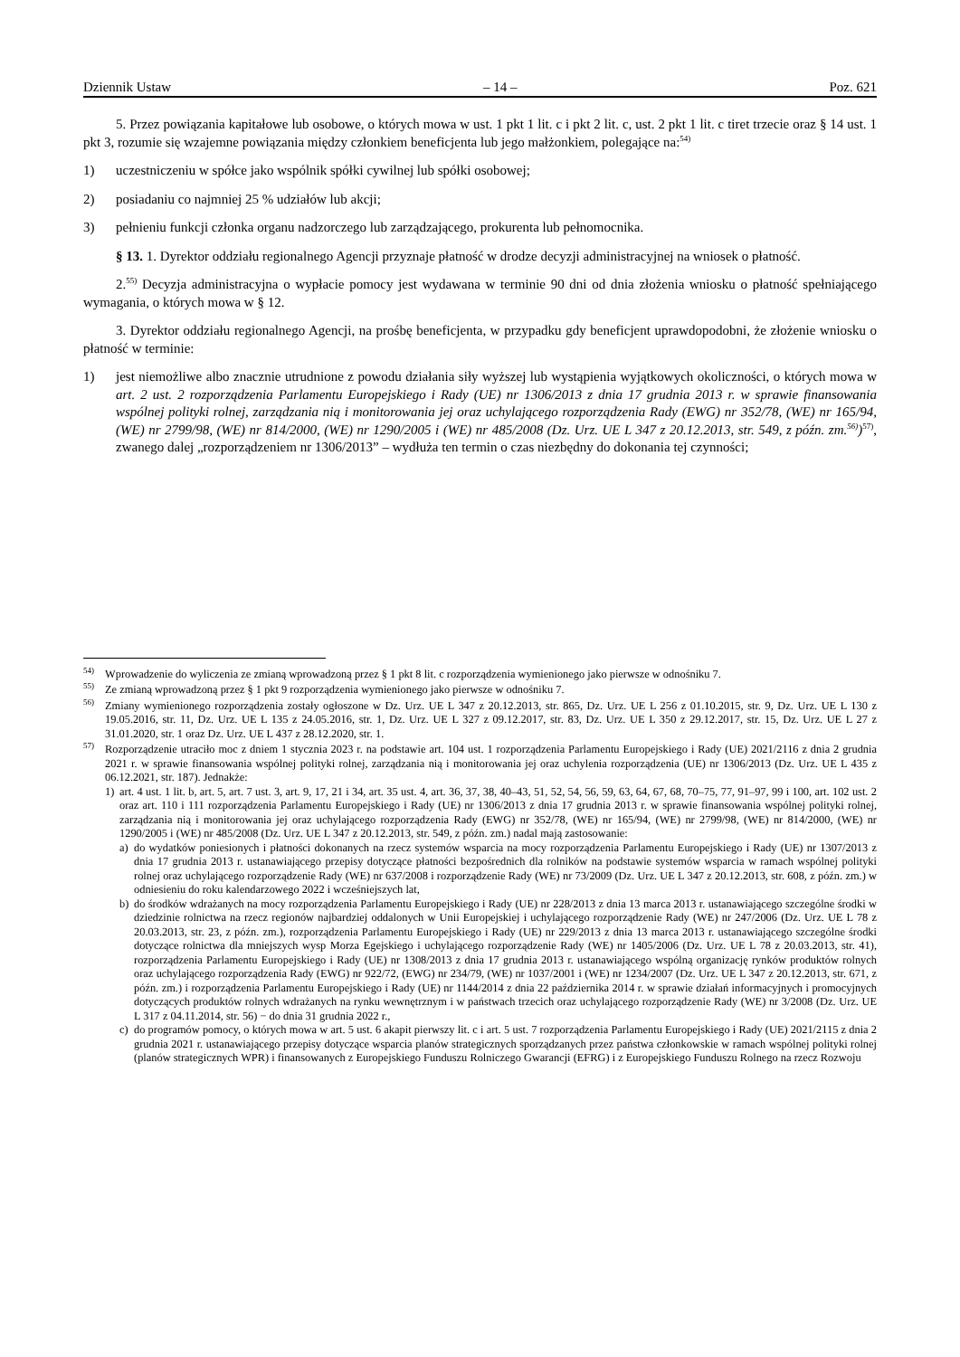Dziennik Ustaw – 14 – Poz. 621
5. Przez powiązania kapitałowe lub osobowe, o których mowa w ust. 1 pkt 1 lit. c i pkt 2 lit. c, ust. 2 pkt 1 lit. c tiret trzecie oraz § 14 ust. 1 pkt 3, rozumie się wzajemne powiązania między członkiem beneficjenta lub jego małżonkiem, polegające na:<sup>54)</sup>
1) uczestniczeniu w spółce jako wspólnik spółki cywilnej lub spółki osobowej;
2) posiadaniu co najmniej 25 % udziałów lub akcji;
3) pełnieniu funkcji członka organu nadzorczego lub zarządzającego, prokurenta lub pełnomocnika.
§ 13. 1. Dyrektor oddziału regionalnego Agencji przyznaje płatność w drodze decyzji administracyjnej na wniosek o płatność.
2.<sup>55)</sup> Decyzja administracyjna o wypłacie pomocy jest wydawana w terminie 90 dni od dnia złożenia wniosku o płatność spełniającego wymagania, o których mowa w § 12.
3. Dyrektor oddziału regionalnego Agencji, na prośbę beneficjenta, w przypadku gdy beneficjent uprawdopodobni, że złożenie wniosku o płatność w terminie:
1) jest niemożliwe albo znacznie utrudnione z powodu działania siły wyższej lub wystąpienia wyjątkowych okoliczności, o których mowa w art. 2 ust. 2 rozporządzenia Parlamentu Europejskiego i Rady (UE) nr 1306/2013 z dnia 17 grudnia 2013 r. w sprawie finansowania wspólnej polityki rolnej, zarządzania nią i monitorowania jej oraz uchylającego rozporządzenia Rady (EWG) nr 352/78, (WE) nr 165/94, (WE) nr 2799/98, (WE) nr 814/2000, (WE) nr 1290/2005 i (WE) nr 485/2008 (Dz. Urz. UE L 347 z 20.12.2013, str. 549, z późn. zm.<sup>56)</sup>)<sup>57)</sup>, zwanego dalej „rozporządzeniem nr 1306/2013” – wydłuża ten termin o czas niezbędny do dokonania tej czynności;
<sup>54)</sup> Wprowadzenie do wyliczenia ze zmianą wprowadzoną przez § 1 pkt 8 lit. c rozporządzenia wymienionego jako pierwsze w odnośniku 7.
<sup>55)</sup> Ze zmianą wprowadzoną przez § 1 pkt 9 rozporządzenia wymienionego jako pierwsze w odnośniku 7.
<sup>56)</sup> Zmiany wymienionego rozporządzenia zostały ogłoszone w Dz. Urz. UE L 347 z 20.12.2013, str. 865, Dz. Urz. UE L 256 z 01.10.2015, str. 9, Dz. Urz. UE L 130 z 19.05.2016, str. 11, Dz. Urz. UE L 135 z 24.05.2016, str. 1, Dz. Urz. UE L 327 z 09.12.2017, str. 83, Dz. Urz. UE L 350 z 29.12.2017, str. 15, Dz. Urz. UE L 27 z 31.01.2020, str. 1 oraz Dz. Urz. UE L 437 z 28.12.2020, str. 1.
<sup>57)</sup>
Rozporządzenie utraciło moc z dniem 1 stycznia 2023 r. na podstawie art. 104 ust. 1 rozporządzenia Parlamentu Europejskiego i Rady (UE) 2021/2116 z dnia 2 grudnia 2021 r. w sprawie finansowania wspólnej polityki rolnej, zarządzania nią i monitorowania jej oraz uchylenia rozporządzenia (UE) nr 1306/2013 (Dz. Urz. UE L 435 z 06.12.2021, str. 187). Jednakże:
1) art. 4 ust. 1 lit. b, art. 5, art. 7 ust. 3, art. 9, 17, 21 i 34, art. 35 ust. 4, art. 36, 37, 38, 40–43, 51, 52, 54, 56, 59, 63, 64, 67, 68, 70–75, 77, 91–97, 99 i 100, art. 102 ust. 2 oraz art. 110 i 111 rozporządzenia Parlamentu Europejskiego i Rady (UE) nr 1306/2013 z dnia 17 grudnia 2013 r. w sprawie finansowania wspólnej polityki rolnej, zarządzania nią i monitorowania jej oraz uchylającego rozporządzenia Rady (EWG) nr 352/78, (WE) nr 165/94, (WE) nr 2799/98, (WE) nr 814/2000, (WE) nr 1290/2005 i (WE) nr 485/2008 (Dz. Urz. UE L 347 z 20.12.2013, str. 549, z późn. zm.) nadal mają zastosowanie:
a) do wydatków poniesionych i płatności dokonanych na rzecz systemów wsparcia na mocy rozporządzenia Parlamentu Europejskiego i Rady (UE) nr 1307/2013 z dnia 17 grudnia 2013 r. ustanawiającego przepisy dotyczące płatności bezpośrednich dla rolników na podstawie systemów wsparcia w ramach wspólnej polityki rolnej oraz uchylającego rozporządzenie Rady (WE) nr 637/2008 i rozporządzenie Rady (WE) nr 73/2009 (Dz. Urz. UE L 347 z 20.12.2013, str. 608, z późn. zm.) w odniesieniu do roku kalendarzowego 2022 i wcześniejszych lat,
b) do środków wdrażanych na mocy rozporządzenia Parlamentu Europejskiego i Rady (UE) nr 228/2013 z dnia 13 marca 2013 r. ustanawiającego szczególne środki w dziedzinie rolnictwa na rzecz regionów najbardziej oddalonych w Unii Europejskiej i uchylającego rozporządzenie Rady (WE) nr 247/2006 (Dz. Urz. UE L 78 z 20.03.2013, str. 23, z późn. zm.), rozporządzenia Parlamentu Europejskiego i Rady (UE) nr 229/2013 z dnia 13 marca 2013 r. ustanawiającego szczególne środki dotyczące rolnictwa dla mniejszych wysp Morza Egejskiego i uchylającego rozporządzenie Rady (WE) nr 1405/2006 (Dz. Urz. UE L 78 z 20.03.2013, str. 41), rozporządzenia Parlamentu Europejskiego i Rady (UE) nr 1308/2013 z dnia 17 grudnia 2013 r. ustanawiającego wspólną organizację rynków produktów rolnych oraz uchylającego rozporządzenia Rady (EWG) nr 922/72, (EWG) nr 234/79, (WE) nr 1037/2001 i (WE) nr 1234/2007 (Dz. Urz. UE L 347 z 20.12.2013, str. 671, z późn. zm.) i rozporządzenia Parlamentu Europejskiego i Rady (UE) nr 1144/2014 z dnia 22 października 2014 r. w sprawie działań informacyjnych i promocyjnych dotyczących produktów rolnych wdrażanych na rynku wewnętrznym i w państwach trzecich oraz uchylającego rozporządzenie Rady (WE) nr 3/2008 (Dz. Urz. UE L 317 z 04.11.2014, str. 56) − do dnia 31 grudnia 2022 r.,
c) do programów pomocy, o których mowa w art. 5 ust. 6 akapit pierwszy lit. c i art. 5 ust. 7 rozporządzenia Parlamentu Europejskiego i Rady (UE) 2021/2115 z dnia 2 grudnia 2021 r. ustanawiającego przepisy dotyczące wsparcia planów strategicznych sporządzanych przez państwa członkowskie w ramach wspólnej polityki rolnej (planów strategicznych WPR) i finansowanych z Europejskiego Funduszu Rolniczego Gwarancji (EFRG) i z Europejskiego Funduszu Rolnego na rzecz Rozwoju